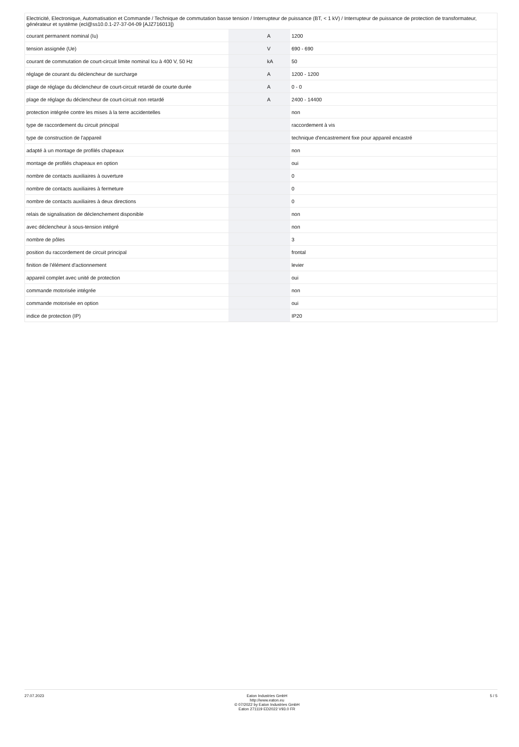| Electricité, Electronique, Automatisation et Commande / Technique de commutation basse tension / Interrupteur de puissance (BT, < 1 kV) / Interrupteur de puissance de protection de transformateur, générateur et système (ecl@ss10.0.1-27-37-04-09 [AJZ716013]) | | | |
| courant permanent nominal (Iu) | | A | 1200 |
| tension assignée (Ue) | | V | 690 - 690 |
| courant de commutation de court-circuit limite nominal Icu à 400 V, 50 Hz | | kA | 50 |
| réglage de courant du déclencheur de surcharge | | A | 1200 - 1200 |
| plage de réglage du déclencheur de court-circuit retardé de courte durée | | A | 0 - 0 |
| plage de réglage du déclencheur de court-circuit non retardé | | A | 2400 - 14400 |
| protection intégrée contre les mises à la terre accidentelles | | | non |
| type de raccordement du circuit principal | | | raccordement à vis |
| type de construction de l'appareil | | | technique d'encastrement fixe pour appareil encastré |
| adapté à un montage de profilés chapeaux | | | non |
| montage de profilés chapeaux en option | | | oui |
| nombre de contacts auxiliaires à ouverture | | | 0 |
| nombre de contacts auxiliaires à fermeture | | | 0 |
| nombre de contacts auxiliaires à deux directions | | | 0 |
| relais de signalisation de déclenchement disponible | | | non |
| avec déclencheur à sous-tension intégré | | | non |
| nombre de pôles | | | 3 |
| position du raccordement de circuit principal | | | frontal |
| finition de l'élément d'actionnement | | | levier |
| appareil complet avec unité de protection | | | oui |
| commande motorisée intégrée | | | non |
| commande motorisée en option | | | oui |
| indice de protection (IP) | | | IP20 |
27.07.2023 Eaton Industries GmbH
http://www.eaton.eu
© 07/2022 by Eaton Industries GmbH
Eaton 271119 ED2022 V93.0 FR
5 / 5